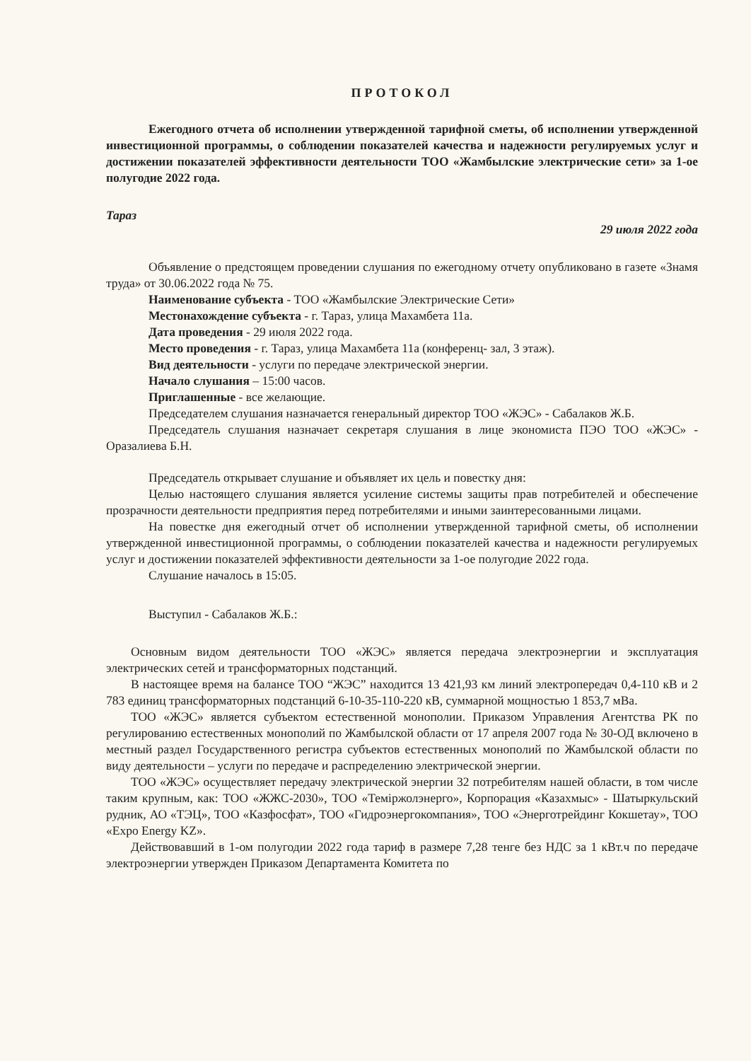ПРОТОКОЛ
Ежегодного отчета об исполнении утвержденной тарифной сметы, об исполнении утвержденной инвестиционной программы, о соблюдении показателей качества и надежности регулируемых услуг и достижении показателей эффективности деятельности ТОО «Жамбылские электрические сети» за 1-ое полугодие 2022 года.
Тараз 29 июля 2022 года
Объявление о предстоящем проведении слушания по ежегодному отчету опубликовано в газете «Знамя труда» от 30.06.2022 года № 75.
Наименование субъекта - ТОО «Жамбылские Электрические Сети»
Местонахождение субъекта - г. Тараз, улица Махамбета 11а.
Дата проведения - 29 июля 2022 года.
Место проведения - г. Тараз, улица Махамбета 11а (конференц- зал, 3 этаж).
Вид деятельности - услуги по передаче электрической энергии.
Начало слушания – 15:00 часов.
Приглашенные - все желающие.
Председателем слушания назначается генеральный директор ТОО «ЖЭС» - Сабалаков Ж.Б.
Председатель слушания назначает секретаря слушания в лице экономиста ПЭО ТОО «ЖЭС» - Оразалиева Б.Н.
Председатель открывает слушание и объявляет их цель и повестку дня:
Целью настоящего слушания является усиление системы защиты прав потребителей и обеспечение прозрачности деятельности предприятия перед потребителями и иными заинтересованными лицами.
На повестке дня ежегодный отчет об исполнении утвержденной тарифной сметы, об исполнении утвержденной инвестиционной программы, о соблюдении показателей качества и надежности регулируемых услуг и достижении показателей эффективности деятельности за 1-ое полугодие 2022 года.
Слушание началось в 15:05.
Выступил - Сабалаков Ж.Б.:
Основным видом деятельности ТОО «ЖЭС» является передача электроэнергии и эксплуатация электрических сетей и трансформаторных подстанций.
В настоящее время на балансе ТОО “ЖЭС” находится 13 421,93 км линий электропередач 0,4-110 кВ и 2 783 единиц трансформаторных подстанций 6-10-35-110-220 кВ, суммарной мощностью 1 853,7 мВа.
ТОО «ЖЭС» является субъектом естественной монополии. Приказом Управления Агентства РК по регулированию естественных монополий по Жамбылской области от 17 апреля 2007 года № 30-ОД включено в местный раздел Государственного регистра субъектов естественных монополий по Жамбылской области по виду деятельности – услуги по передаче и распределению электрической энергии.
ТОО «ЖЭС» осуществляет передачу электрической энергии 32 потребителям нашей области, в том числе таким крупным, как: ТОО «ЖЖС-2030», ТОО «Теміржолэнерго», Корпорация «Казахмыс» - Шатыркульский рудник, АО «ТЭЦ», ТОО «Казфосфат», ТОО «Гидроэнергокомпания», ТОО «Энерготрейдинг Кокшетау», ТОО «Expo Energy KZ».
Действовавший в 1-ом полугодии 2022 года тариф в размере 7,28 тенге без НДС за 1 кВт.ч по передаче электроэнергии утвержден Приказом Департамента Комитета по